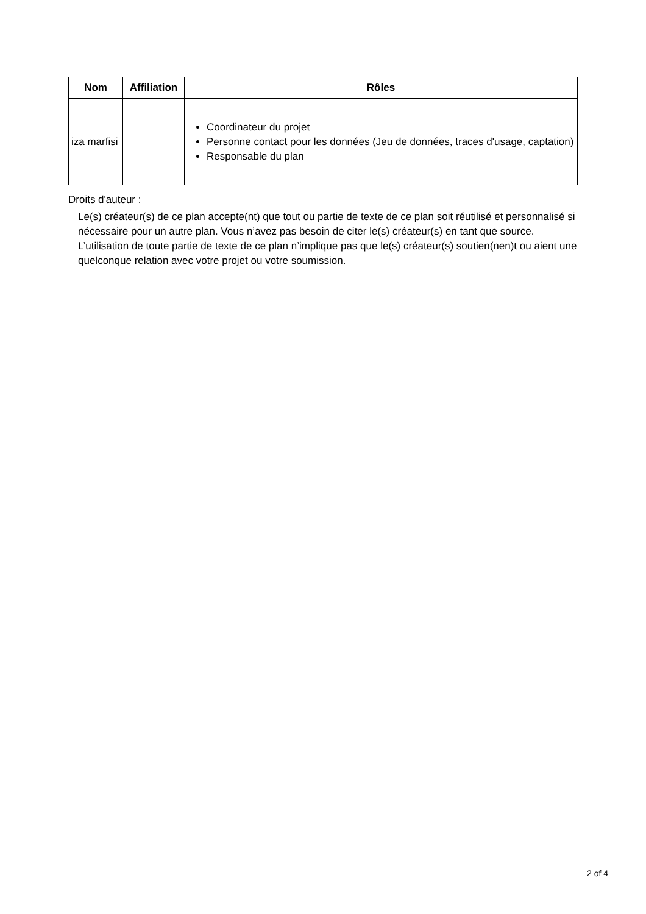| Nom | Affiliation | Rôles |
| --- | --- | --- |
| iza marfisi | | Coordinateur du projet Personne contact pour les données (Jeu de données, traces d'usage, captation) Responsable du plan |
Droits d'auteur :
Le(s) créateur(s) de ce plan accepte(nt) que tout ou partie de texte de ce plan soit réutilisé et personnalisé si nécessaire pour un autre plan. Vous n’avez pas besoin de citer le(s) créateur(s) en tant que source. L’utilisation de toute partie de texte de ce plan n’implique pas que le(s) créateur(s) soutien(nen)t ou aient une quelconque relation avec votre projet ou votre soumission.
2 of 4